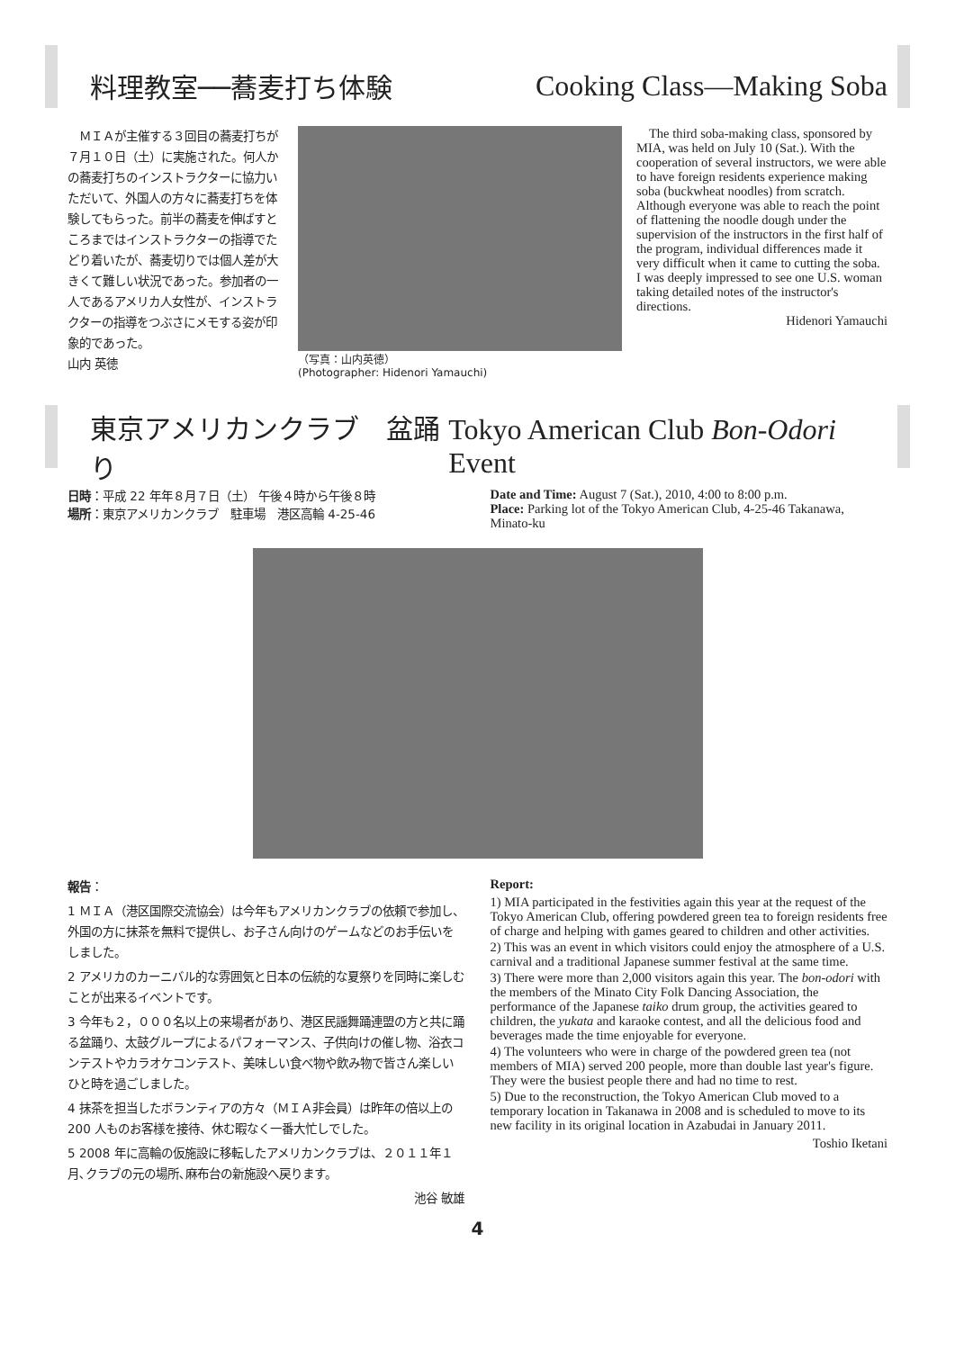料理教室──蕎麦打ち体験 Cooking Class—Making Soba
　ＭＩＡが主催する３回目の蕎麦打ちが７月１０日（土）に実施された。何人かの蕎麦打ちのインストラクターに協力いただいて、外国人の方々に蕎麦打ちを体験してもらった。前半の蕎麦を伸ばすところまではインストラクターの指導でたどり着いたが、蕎麦切りでは個人差が大きくて難しい状況であった。参加者の一人であるアメリカ人女性が、インストラクターの指導をつぶさにメモする姿が印象的であった。
山内 英徳
（写真：山内英徳）
(Photographer: Hidenori Yamauchi)
　The third soba-making class, sponsored by MIA, was held on July 10 (Sat.). With the cooperation of several instructors, we were able to have foreign residents experience making soba (buckwheat noodles) from scratch. Although everyone was able to reach the point of flattening the noodle dough under the supervision of the instructors in the first half of the program, individual differences made it very difficult when it came to cutting the soba. I was deeply impressed to see one U.S. woman taking detailed notes of the instructor's directions.
Hidenori Yamauchi
東京アメリカンクラブ　盆踊り Tokyo American Club Bon-Odori Event
日時：平成 22 年年８月７日（土） 午後４時から午後８時
場所：東京アメリカンクラブ　駐車場　港区高輪 4-25-46
Date and Time: August 7 (Sat.), 2010, 4:00 to 8:00 p.m.
Place: Parking lot of the Tokyo American Club, 4-25-46 Takanawa, Minato-ku
報告：
1 ＭＩＡ（港区国際交流協会）は今年もアメリカンクラブの依頼で参加し、外国の方に抹茶を無料で提供し、お子さん向けのゲームなどのお手伝いをしました。
2 アメリカのカーニバル的な雰囲気と日本の伝統的な夏祭りを同時に楽しむことが出来るイベントです。
3 今年も２，０００名以上の来場者があり、港区民謡舞踊連盟の方と共に踊る盆踊り、太鼓グループによるパフォーマンス、子供向けの催し物、浴衣コンテストやカラオケコンテスト、美味しい食べ物や飲み物で皆さん楽しいひと時を過ごしました。
4 抹茶を担当したボランティアの方々（ＭＩＡ非会員）は昨年の倍以上の 200 人ものお客様を接待、休む暇なく一番大忙しでした。
5 2008 年に高輪の仮施設に移転したアメリカンクラブは、２０１１年１月､クラブの元の場所､麻布台の新施設へ戻ります。
池谷 敏雄
Report:
1) MIA participated in the festivities again this year at the request of the Tokyo American Club, offering powdered green tea to foreign residents free of charge and helping with games geared to children and other activities.
2) This was an event in which visitors could enjoy the atmosphere of a U.S. carnival and a traditional Japanese summer festival at the same time.
3) There were more than 2,000 visitors again this year. The bon-odori with the members of the Minato City Folk Dancing Association, the performance of the Japanese taiko drum group, the activities geared to children, the yukata and karaoke contest, and all the delicious food and beverages made the time enjoyable for everyone.
4) The volunteers who were in charge of the powdered green tea (not members of MIA) served 200 people, more than double last year's figure. They were the busiest people there and had no time to rest.
5) Due to the reconstruction, the Tokyo American Club moved to a temporary location in Takanawa in 2008 and is scheduled to move to its new facility in its original location in Azabudai in January 2011.
Toshio Iketani
4